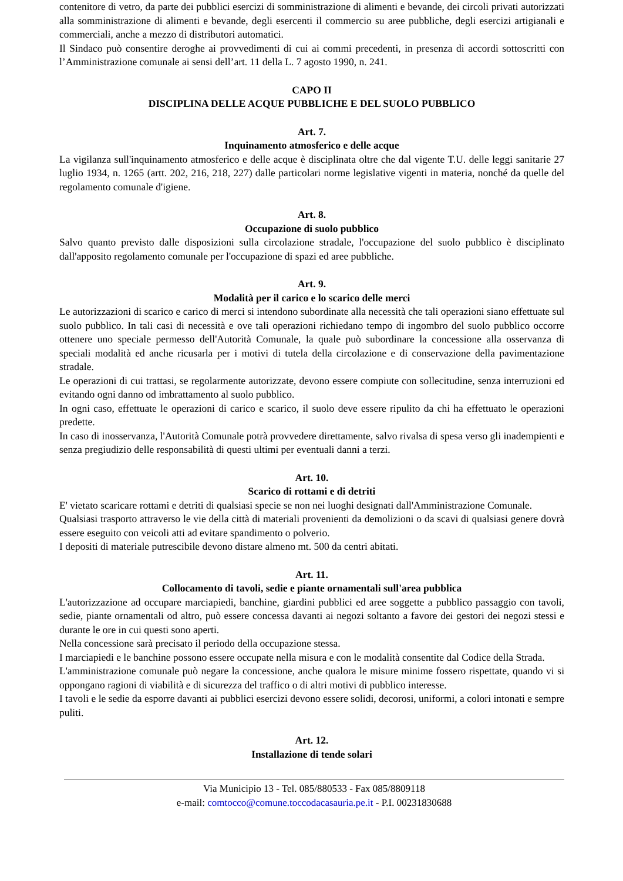contenitore di vetro, da parte dei pubblici esercizi di somministrazione di alimenti e bevande, dei circoli privati autorizzati alla somministrazione di alimenti e bevande, degli esercenti il commercio su aree pubbliche, degli esercizi artigianali e commerciali, anche a mezzo di distributori automatici.
Il Sindaco può consentire deroghe ai provvedimenti di cui ai commi precedenti, in presenza di accordi sottoscritti con l’Amministrazione comunale ai sensi dell’art. 11 della L. 7 agosto 1990, n. 241.
CAPO II
DISCIPLINA DELLE ACQUE PUBBLICHE E DEL SUOLO PUBBLICO
Art. 7.
Inquinamento atmosferico e delle acque
La vigilanza sull'inquinamento atmosferico e delle acque è disciplinata oltre che dal vigente T.U. delle leggi sanitarie 27 luglio 1934, n. 1265 (artt. 202, 216, 218, 227) dalle particolari norme legislative vigenti in materia, nonché da quelle del regolamento comunale d'igiene.
Art. 8.
Occupazione di suolo pubblico
Salvo quanto previsto dalle disposizioni sulla circolazione stradale, l'occupazione del suolo pubblico è disciplinato dall'apposito regolamento comunale per l'occupazione di spazi ed aree pubbliche.
Art. 9.
Modalità per il carico e lo scarico delle merci
Le autorizzazioni di scarico e carico di merci si intendono subordinate alla necessità che tali operazioni siano effettuate sul suolo pubblico. In tali casi di necessità e ove tali operazioni richiedano tempo di ingombro del suolo pubblico occorre ottenere uno speciale permesso dell'Autorità Comunale, la quale può subordinare la concessione alla osservanza di speciali modalità ed anche ricusarla per i motivi di tutela della circolazione e di conservazione della pavimentazione stradale.
Le operazioni di cui trattasi, se regolarmente autorizzate, devono essere compiute con sollecitudine, senza interruzioni ed evitando ogni danno od imbrattamento al suolo pubblico.
In ogni caso, effettuate le operazioni di carico e scarico, il suolo deve essere ripulito da chi ha effettuato le operazioni predette.
In caso di inosservanza, l'Autorità Comunale potrà provvedere direttamente, salvo rivalsa di spesa verso gli inadempienti e senza pregiudizio delle responsabilità di questi ultimi per eventuali danni a terzi.
Art. 10.
Scarico di rottami e di detriti
E' vietato scaricare rottami e detriti di qualsiasi specie se non nei luoghi designati dall'Amministrazione Comunale.
Qualsiasi trasporto attraverso le vie della città di materiali provenienti da demolizioni o da scavi di qualsiasi genere dovrà essere eseguito con veicoli atti ad evitare spandimento o polverio.
I depositi di materiale putrescibile devono distare almeno mt. 500 da centri abitati.
Art. 11.
Collocamento di tavoli, sedie e piante ornamentali sull'area pubblica
L'autorizzazione ad occupare marciapiedi, banchine, giardini pubblici ed aree soggette a pubblico passaggio con tavoli, sedie, piante ornamentali od altro, può essere concessa davanti ai negozi soltanto a favore dei gestori dei negozi stessi e durante le ore in cui questi sono aperti.
Nella concessione sarà precisato il periodo della occupazione stessa.
I marciapiedi e le banchine possono essere occupate nella misura e con le modalità consentite dal Codice della Strada.
L'amministrazione comunale può negare la concessione, anche qualora le misure minime fossero rispettate, quando vi si oppongano ragioni di viabilità e di sicurezza del traffico o di altri motivi di pubblico interesse.
I tavoli e le sedie da esporre davanti ai pubblici esercizi devono essere solidi, decorosi, uniformi, a colori intonati e sempre puliti.
Art. 12.
Installazione di tende solari
Via Municipio 13 - Tel. 085/880533 - Fax 085/8809118
e-mail: comtocco@comune.toccodacasauria.pe.it - P.I. 00231830688